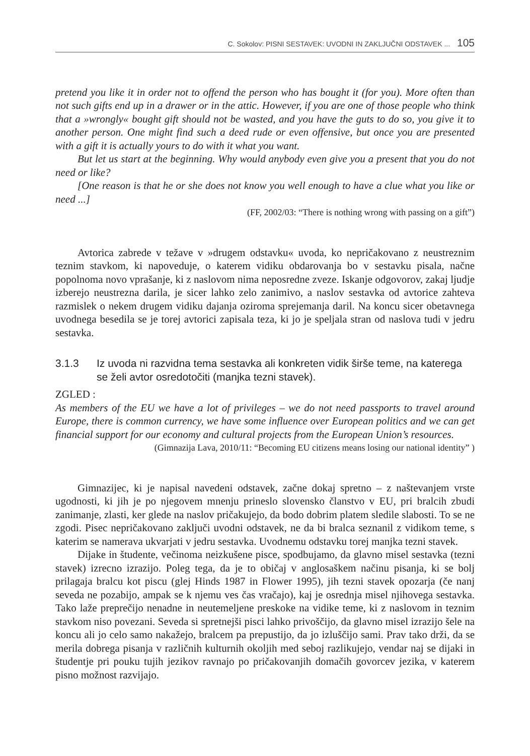C. Sokolov: PISNI SESTAVEK: UVODNI IN ZAKLJUČNI ODSTAVEK ... 105
pretend you like it in order not to offend the person who has bought it (for you). More often than not such gifts end up in a drawer or in the attic. However, if you are one of those people who think that a »wrongly« bought gift should not be wasted, and you have the guts to do so, you give it to another person. One might find such a deed rude or even offensive, but once you are presented with a gift it is actually yours to do with it what you want.
But let us start at the beginning. Why would anybody even give you a present that you do not need or like?
[One reason is that he or she does not know you well enough to have a clue what you like or need ...]
(FF, 2002/03: “There is nothing wrong with passing on a gift”)
Avtorica zabrede v težave v »drugem odstavku« uvoda, ko nepričakovano z neustreznim teznim stavkom, ki napoveduje, o katerem vidiku obdarovanja bo v sestavku pisala, načne popolnoma novo vprašanje, ki z naslovom nima neposredne zveze. Iskanje odgovorov, zakaj ljudje izberejo neustrezna darila, je sicer lahko zelo zanimivo, a naslov sestavka od avtorice zahteva razmislek o nekem drugem vidiku dajanja oziroma sprejemanja daril. Na koncu sicer obetavnega uvodnega besedila se je torej avtorici zapisala teza, ki jo je speljala stran od naslova tudi v jedru sestavka.
3.1.3 Iz uvoda ni razvidna tema sestavka ali konkreten vidik širše teme, na katerega se želi avtor osredotočiti (manjka tezni stavek).
ZGLED :
As members of the EU we have a lot of privileges – we do not need passports to travel around Europe, there is common currency, we have some influence over European politics and we can get financial support for our economy and cultural projects from the European Union’s resources.
(Gimnazija Lava, 2010/11: “Becoming EU citizens means losing our national identity” )
Gimnazijec, ki je napisal navedeni odstavek, začne dokaj spretno – z naštevanjem vrste ugodnosti, ki jih je po njegovem mnenju prineslo slovensko članstvo v EU, pri bralcih zbudi zanimanje, zlasti, ker glede na naslov pričakujejo, da bodo dobrim platem sledile slabosti. To se ne zgodi. Pisec nepričakovano zaključi uvodni odstavek, ne da bi bralca seznanil z vidikom teme, s katerim se namerava ukvarjati v jedru sestavka. Uvodnemu odstavku torej manjka tezni stavek.
Dijake in študente, večinoma neizkušene pisce, spodbujamo, da glavno misel sestavka (tezni stavek) izrecno izrazijo. Poleg tega, da je to običaj v anglosaškem načinu pisanja, ki se bolj prilagaja bralcu kot piscu (glej Hinds 1987 in Flower 1995), jih tezni stavek opozarja (če nanj seveda ne pozabijo, ampak se k njemu ves čas vračajo), kaj je osrednja misel njihovega sestavka. Tako laže preprečijo nenadne in neutemeljene preskoke na vidike teme, ki z naslovom in teznim stavkom niso povezani. Seveda si spretnejši pisci lahko privoščijo, da glavno misel izrazijo šele na koncu ali jo celo samo nakažejo, bralcem pa prepustijo, da jo izluščijo sami. Prav tako drži, da se merila dobrega pisanja v različnih kulturnih okoljih med seboj razlikujejo, vendar naj se dijaki in študentje pri pouku tujih jezikov ravnajo po pričakovanjih domačih govorcev jezika, v katerem pisno možnost razvijajo.